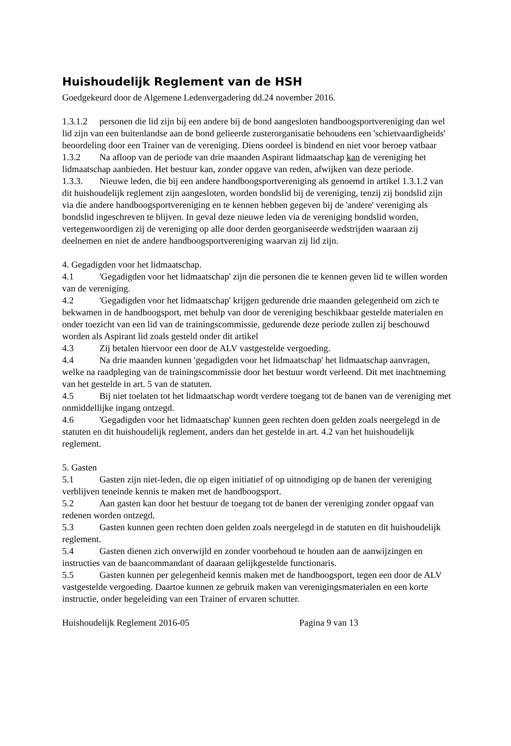Huishoudelijk Reglement van de HSH
Goedgekeurd door de Algemene Ledenvergadering dd.24 november 2016.
1.3.1.2 personen die lid zijn bij een andere bij de bond aangesloten handboogsportvereniging dan wel lid zijn van een buitenlandse aan de bond gelieerde zusterorganisatie behoudens een 'schietvaardigheids' beoordeling door een Trainer van de vereniging. Diens oordeel is bindend en niet voor beroep vatbaar
1.3.2 Na afloop van de periode van drie maanden Aspirant lidmaatschap kan de vereniging het lidmaatschap aanbieden. Het bestuur kan, zonder opgave van reden, afwijken van deze periode.
1.3.3. Nieuwe leden, die bij een andere handboogsportvereniging als genoemd in artikel 1.3.1.2 van dit huishoudelijk reglement zijn aangesloten, worden bondslid bij de vereniging, tenzij zij bondslid zijn via die andere handboogsportvereniging en te kennen hebben gegeven bij de 'andere' vereniging als bondslid ingeschreven te blijven. In geval deze nieuwe leden via de vereniging bondslid worden, vertegenwoordigen zij de vereniging op alle door derden georganiseerde wedstrijden waaraan zij deelnemen en niet de andere handboogsportvereniging waarvan zij lid zijn.
4. Gegadigden voor het lidmaatschap.
4.1 'Gegadigden voor het lidmaatschap' zijn die personen die te kennen geven lid te willen worden van de vereniging.
4.2 'Gegadigden voor het lidmaatschap' krijgen gedurende drie maanden gelegenheid om zich te bekwamen in de handboogsport, met behulp van door de vereniging beschikbaar gestelde materialen en onder toezicht van een lid van de trainingscommissie, gedurende deze periode zullen zij beschouwd worden als Aspirant lid zoals gesteld onder dit artikel
4.3 Zij betalen hiervoor een door de ALV vastgestelde vergoeding.
4.4 Na drie maanden kunnen 'gegadigden voor het lidmaatschap' het lidmaatschap aanvragen, welke na raadpleging van de trainingscommissie door het bestuur wordt verleend. Dit met inachtneming van het gestelde in art. 5 van de statuten.
4.5 Bij niet toelaten tot het lidmaatschap wordt verdere toegang tot de banen van de vereniging met onmiddellijke ingang ontzegd.
4.6 'Gegadigden voor het lidmaatschap' kunnen geen rechten doen gelden zoals neergelegd in de statuten en dit huishoudelijk reglement, anders dan het gestelde in art. 4.2 van het huishoudelijk reglement.
5. Gasten
5.1 Gasten zijn niet-leden, die op eigen initiatief of op uitnodiging op de banen der vereniging verblijven teneinde kennis te maken met de handboogsport.
5.2 Aan gasten kan door het bestuur de toegang tot de banen der vereniging zonder opgaaf van redenen worden ontzegd.
5.3 Gasten kunnen geen rechten doen gelden zoals neergelegd in de statuten en dit huishoudelijk reglement.
5.4 Gasten dienen zich onverwijld en zonder voorbehoud te houden aan de aanwijzingen en instructies van de baancommandant of daaraan gelijkgestelde functionaris.
5.5 Gasten kunnen per gelegenheid kennis maken met de handboogsport, tegen een door de ALV vastgestelde vergoeding. Daartoe kunnen ze gebruik maken van verenigingsmaterialen en een korte instructie, onder begeleiding van een Trainer of ervaren schutter.
Huishoudelijk Reglement 2016-05 Pagina 9 van 13